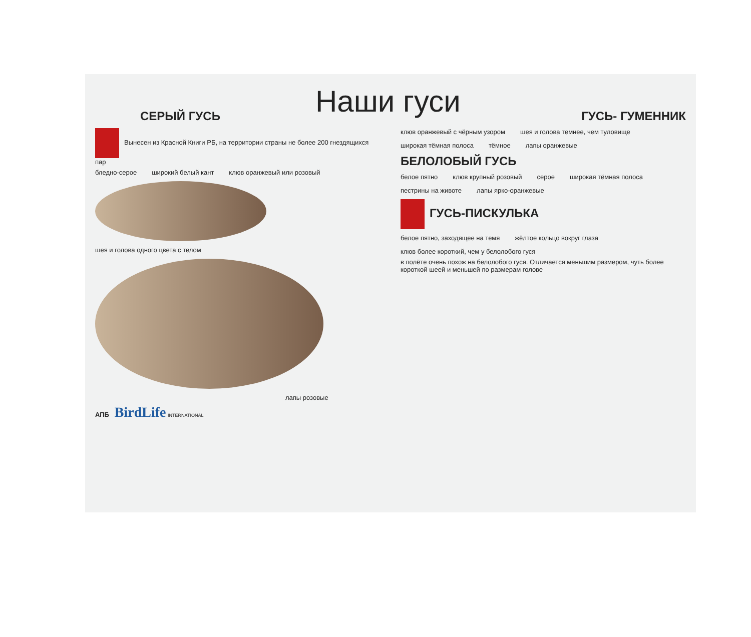Наши гуси
СЕРЫЙ ГУСЬ
Вынесен из Красной Книги РБ, на территории страны не более 200 гнездящихся пар
бледно-серое широкий белый кант клюв оранжевый или розовый
шея и голова одного цвета с телом
лапы розовые
АПБ BirdLife INTERNATIONAL
ГУСЬ- ГУМЕННИК
клюв оранжевый с чёрным узором шея и голова темнее, чем туловище широкая тёмная полоса тёмное лапы оранжевые
БЕЛОЛОБЫЙ ГУСЬ
белое пятно клюв крупный розовый серое широкая тёмная полоса пестрины на животе лапы ярко-оранжевые
ГУСЬ-ПИСКУЛЬКА
белое пятно, заходящее на темя жёлтое кольцо вокруг глаза клюв более короткий, чем у белолобого гуся
в полёте очень похож на белолобого гуся. Отличается меньшим размером, чуть более короткой шеей и меньшей по размерам голове